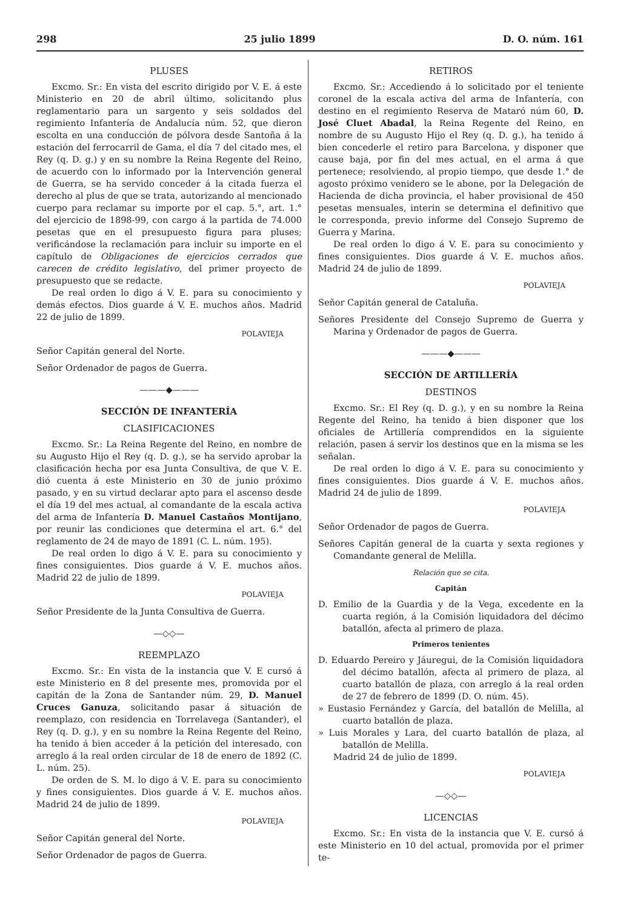298 25 julio 1899 D. O. núm. 161
PLUSES
Excmo. Sr.: En vista del escrito dirigido por V. E. á este Ministerio en 20 de abril último, solicitando plus reglamentario para un sargento y seis soldados del regimiento Infantería de Andalucía núm. 52, que dieron escolta en una conducción de pólvora desde Santoña á la estación del ferrocarril de Gama, el día 7 del citado mes, el Rey (q. D. g.) y en su nombre la Reina Regente del Reino, de acuerdo con lo informado por la Intervención general de Guerra, se ha servido conceder á la citada fuerza el derecho al plus de que se trata, autorizando al mencionado cuerpo para reclamar su importe por el cap. 5.°, art. 1.° del ejercicio de 1898-99, con cargo á la partida de 74.000 pesetas que en el presupuesto figura para pluses; verificándose la reclamación para incluir su importe en el capítulo de Obligaciones de ejercicios cerrados que carecen de crédito legislativo, del primer proyecto de presupuesto que se redacte.
De real orden lo digo á V. E. para su conocimiento y demás efectos. Dios guarde á V. E. muchos años. Madrid 22 de julio de 1899.
POLAVIEJA
Señor Capitán general del Norte.
Señor Ordenador de pagos de Guerra.
———◆———
SECCIÓN DE INFANTERÍA
CLASIFICACIONES
Excmo. Sr.: La Reina Regente del Reino, en nombre de su Augusto Hijo el Rey (q. D. g.), se ha servido aprobar la clasificación hecha por esa Junta Consultiva, de que V. E. dió cuenta á este Ministerio en 30 de junio próximo pasado, y en su virtud declarar apto para el ascenso desde el día 19 del mes actual, al comandante de la escala activa del arma de Infantería D. Manuel Castaños Montijano, por reunir las condiciones que determina el art. 6.° del reglamento de 24 de mayo de 1891 (C. L. núm. 195).
De real orden lo digo á V. E. para su conocimiento y fines consiguientes. Dios guarde á V. E. muchos años. Madrid 22 de julio de 1899.
POLAVIEJA
Señor Presidente de la Junta Consultiva de Guerra.
—◇◇—
REEMPLAZO
Excmo. Sr.: En vista de la instancia que V. E cursó á este Ministerio en 8 del presente mes, promovida por el capitán de la Zona de Santander núm. 29, D. Manuel Cruces Ganuza, solicitando pasar á situación de reemplazo, con residencia en Torrelavega (Santander), el Rey (q. D. g.), y en su nombre la Reina Regente del Reino, ha tenido á bien acceder á la petición del interesado, con arreglo á la real orden circular de 18 de enero de 1892 (C. L. núm. 25).
De orden de S. M. lo digo á V. E. para su conocimiento y fines consiguientes. Dios guarde á V. E. muchos años. Madrid 24 de julio de 1899.
POLAVIEJA
Señor Capitán general del Norte.
Señor Ordenador de pagos de Guerra.
RETIROS
Excmo. Sr.: Accediendo á lo solicitado por el teniente coronel de la escala activa del arma de Infantería, con destino en el regimiento Reserva de Mataró núm 60, D. José Cluet Abadal, la Reina Regente del Reino, en nombre de su Augusto Hijo el Rey (q. D. g.), ha tenido á bien concederle el retiro para Barcelona, y disponer que cause baja, por fin del mes actual, en el arma á que pertenece; resolviendo, al propio tiempo, que desde 1.° de agosto próximo venidero se le abone, por la Delegación de Hacienda de dicha provincia, el haber provisional de 450 pesetas mensuales, interin se determina el definitivo que le corresponda, previo informe del Consejo Supremo de Guerra y Marina.
De real orden lo digo á V. E. para su conocimiento y fines consiguientes. Dios guarde á V. E. muchos años. Madrid 24 de julio de 1899.
POLAVIEJA
Señor Capitán general de Cataluña.
Señores Presidente del Consejo Supremo de Guerra y Marina y Ordenador de pagos de Guerra.
———◆———
SECCIÓN DE ARTILLERÍA
DESTINOS
Excmo. Sr.: El Rey (q. D. g.), y en su nombre la Reina Regente del Reino, ha tenido á bien disponer que los oficiales de Artillería comprendidos en la siguiente relación, pasen á servir los destinos que en la misma se les señalan.
De real orden lo digo á V. E. para su conocimiento y fines consiguientes. Dios guarde á V. E. muchos años. Madrid 24 de julio de 1899.
POLAVIEJA
Señor Ordenador de pagos de Guerra.
Señores Capitán general de la cuarta y sexta regiones y Comandante general de Melilla.
Relación que se cita.
Capitán
D. Emilio de la Guardia y de la Vega, excedente en la cuarta región, á la Comisión liquidadora del décimo batallón, afecta al primero de plaza.
Primeros tenientes
D. Eduardo Pereiro y Jáuregui, de la Comisión liquidadora del décimo batallón, afecta al primero de plaza, al cuarto batallón de plaza, con arreglo á la real orden de 27 de febrero de 1899 (D. O. núm. 45).
» Eustasio Fernández y García, del batallón de Melilla, al cuarto batallón de plaza.
» Luis Morales y Lara, del cuarto batallón de plaza, al batallón de Melilla.
Madrid 24 de julio de 1899.
POLAVIEJA
—◇◇—
LICENCIAS
Excmo. Sr.: En vista de la instancia que V. E. cursó á este Ministerio en 10 del actual, promovida por el primer te-